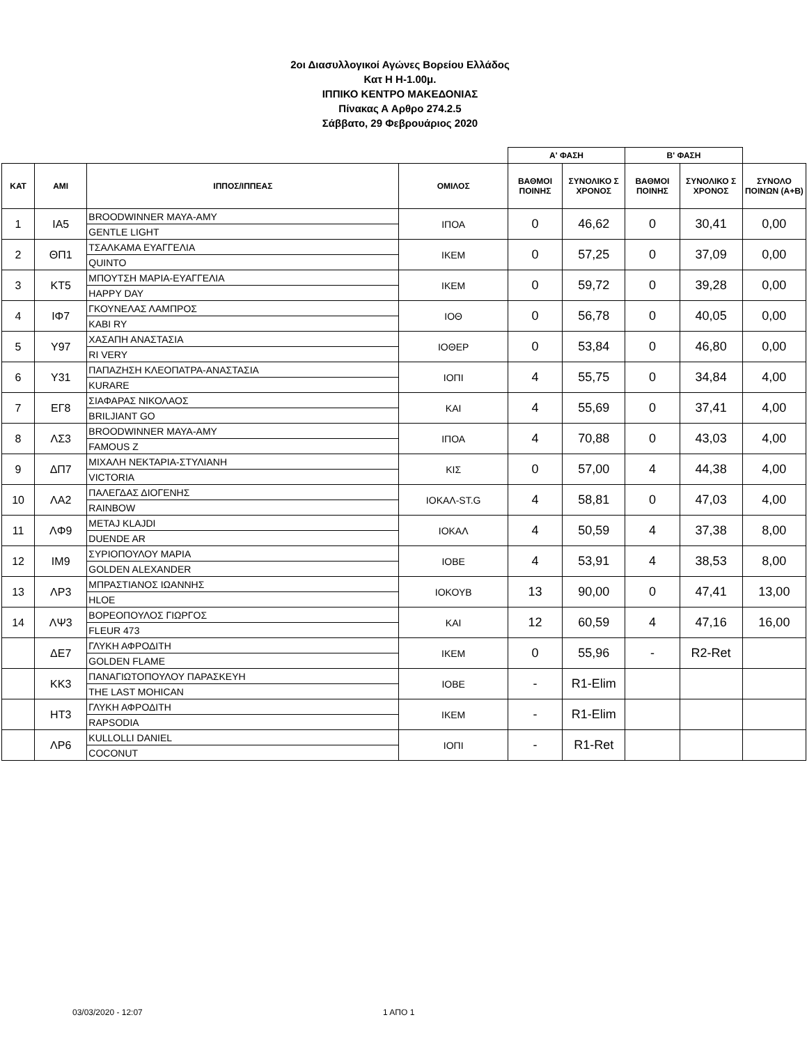2οι Διασυλλογικοί Αγώνες Βορείου Ελλάδος
Κατ Η Η-1.00μ.
ΙΠΠΙΚΟ ΚΕΝΤΡΟ ΜΑΚΕΔΟΝΙΑΣ
Πίνακας Α Αρθρο 274.2.5
Σάββατο, 29 Φεβρουάριος 2020
| | | | | Α' ΦΑΣΗ | | Β' ΦΑΣΗ | | |
| --- | --- | --- | --- | --- | --- | --- | --- | --- |
| ΚΑΤ | ΑΜΙ | ΙΠΠΟΣ/ΙΠΠΕΑΣ | ΟΜΙΛΟΣ | ΒΑΘΜΟΙ ΠΟΙΝΗΣ | ΣΥΝΟΛΙΚΟ Σ ΧΡΟΝΟΣ | ΒΑΘΜΟΙ ΠΟΙΝΗΣ | ΣΥΝΟΛΙΚΟ Σ ΧΡΟΝΟΣ | ΣΥΝΟΛΟ ΠΟΙΝΩΝ (Α+Β) |
| 1 | ΙΑ5 | BROODWINNER MAYA-AMY | ΙΠΟΑ | 0 | 46,62 | 0 | 30,41 | 0,00 |
| | | GENTLE LIGHT | | | | | | |
| 2 | ΘΠ1 | ΤΣΑΛΚΑΜΑ ΕΥΑΓΓΕΛΙΑ | ΙΚΕΜ | 0 | 57,25 | 0 | 37,09 | 0,00 |
| | | QUINTO | | | | | | |
| 3 | ΚΤ5 | ΜΠΟΥΤΣΗ ΜΑΡΙΑ-ΕΥΑΓΓΕΛΙΑ | ΙΚΕΜ | 0 | 59,72 | 0 | 39,28 | 0,00 |
| | | HAPPY DAY | | | | | | |
| 4 | ΙΦ7 | ΓΚΟΥΝΕΛΑΣ ΛΑΜΠΡΟΣ | ΙΟΘ | 0 | 56,78 | 0 | 40,05 | 0,00 |
| | | KABI RY | | | | | | |
| 5 | Υ97 | ΧΑΣΑΠΗ ΑΝΑΣΤΑΣΙΑ | ΙΟΘΕΡ | 0 | 53,84 | 0 | 46,80 | 0,00 |
| | | RI VERY | | | | | | |
| 6 | Υ31 | ΠΑΠΑΖΗΣΗ ΚΛΕΟΠΑΤΡΑ-ΑΝΑΣΤΑΣΙΑ | ΙΟΠΙ | 4 | 55,75 | 0 | 34,84 | 4,00 |
| | | KURARE | | | | | | |
| 7 | ΕΓ8 | ΣΙΑΦΑΡΑΣ ΝΙΚΟΛΑΟΣ | ΚΑΙ | 4 | 55,69 | 0 | 37,41 | 4,00 |
| | | BRILJIANT GO | | | | | | |
| 8 | ΛΣ3 | BROODWINNER MAYA-AMY | ΙΠΟΑ | 4 | 70,88 | 0 | 43,03 | 4,00 |
| | | FAMOUS Z | | | | | | |
| 9 | ΔΠ7 | ΜΙΧΑΛΗ ΝΕΚΤΑΡΙΑ-ΣΤΥΛΙΑΝΗ | ΚΙΣ | 0 | 57,00 | 4 | 44,38 | 4,00 |
| | | VICTORIA | | | | | | |
| 10 | ΛΑ2 | ΠΑΛΕΓΔΑΣ ΔΙΟΓΕΝΗΣ | ΙΟΚΑΛ-ST.G | 4 | 58,81 | 0 | 47,03 | 4,00 |
| | | RAINBOW | | | | | | |
| 11 | ΛΦ9 | METAJ KLAJDI | ΙΟΚΑΛ | 4 | 50,59 | 4 | 37,38 | 8,00 |
| | | DUENDE AR | | | | | | |
| 12 | ΙΜ9 | ΣΥΡΙΟΠΟΥΛΟΥ ΜΑΡΙΑ | ΙΟΒΕ | 4 | 53,91 | 4 | 38,53 | 8,00 |
| | | GOLDEN ALEXANDER | | | | | | |
| 13 | ΛΡ3 | ΜΠΡΑΣΤΙΑΝΟΣ ΙΩΑΝΝΗΣ | ΙΟΚΟΥΒ | 13 | 90,00 | 0 | 47,41 | 13,00 |
| | | HLOE | | | | | | |
| 14 | ΛΨ3 | ΒΟΡΕΟΠΟΥΛΟΣ ΓΙΩΡΓΟΣ | ΚΑΙ | 12 | 60,59 | 4 | 47,16 | 16,00 |
| | | FLEUR 473 | | | | | | |
| | ΔΕ7 | ΓΛΥΚΗ ΑΦΡΟΔΙΤΗ | ΙΚΕΜ | 0 | 55,96 | - | R2-Ret | |
| | | GOLDEN FLAME | | | | | | |
| | ΚΚ3 | ΠΑΝΑΓΙΩΤΟΠΟΥΛΟΥ ΠΑΡΑΣΚΕΥΗ | ΙΟΒΕ | - | R1-Elim | | | |
| | | THE LAST MOHICAN | | | | | | |
| | ΗΤ3 | ΓΛΥΚΗ ΑΦΡΟΔΙΤΗ | ΙΚΕΜ | - | R1-Elim | | | |
| | | RAPSODIA | | | | | | |
| | ΛΡ6 | KULLOLLI DANIEL | ΙΟΠΙ | - | R1-Ret | | | |
| | | COCONUT | | | | | | |
03/03/2020 - 12:07 1 ΑΠΟ 1